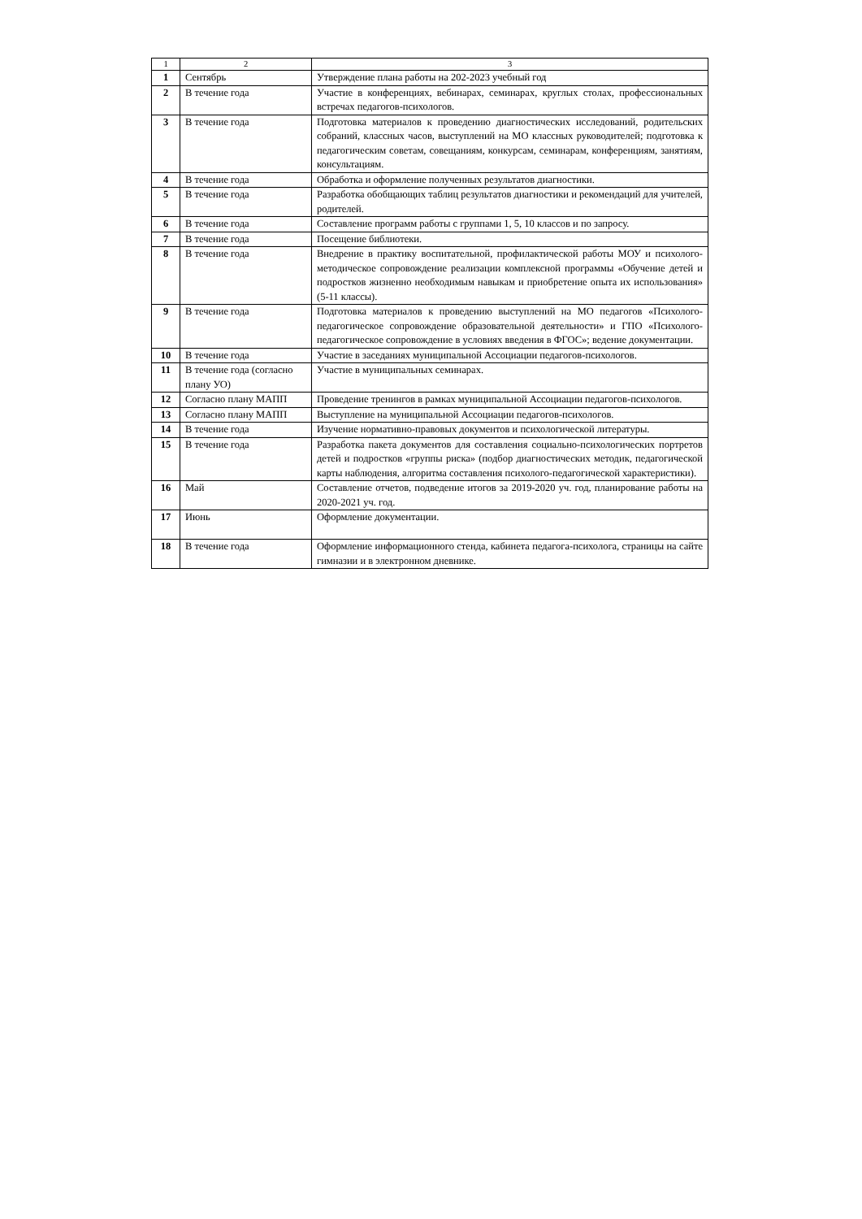| 1 | 2 | 3 |
| --- | --- | --- |
| 1 | Сентябрь | Утверждение плана работы на 202-2023 учебный год |
| 2 | В течение года | Участие в конференциях, вебинарах, семинарах, круглых столах, профессиональных встречах педагогов-психологов. |
| 3 | В течение года | Подготовка материалов к проведению диагностических исследований, родительских собраний, классных часов, выступлений на МО классных руководителей; подготовка к педагогическим советам, совещаниям, конкурсам, семинарам, конференциям, занятиям, консультациям. |
| 4 | В течение года | Обработка и оформление полученных результатов диагностики. |
| 5 | В течение года | Разработка обобщающих таблиц результатов диагностики и рекомендаций для учителей, родителей. |
| 6 | В течение года | Составление программ работы с группами 1, 5, 10 классов и по запросу. |
| 7 | В течение года | Посещение библиотеки. |
| 8 | В течение года | Внедрение в практику воспитательной, профилактической работы МОУ и психолого-методическое сопровождение реализации комплексной программы «Обучение детей и подростков жизненно необходимым навыкам и приобретение опыта их использования» (5-11 классы). |
| 9 | В течение года | Подготовка материалов к проведению выступлений на МО педагогов «Психолого-педагогическое сопровождение образовательной деятельности» и ГПО «Психолого-педагогическое сопровождение в условиях введения в ФГОС»; ведение документации. |
| 10 | В течение года | Участие в заседаниях муниципальной Ассоциации педагогов-психологов. |
| 11 | В течение года (согласно плану УО) | Участие в муниципальных семинарах. |
| 12 | Согласно плану МАПП | Проведение тренингов в рамках муниципальной Ассоциации педагогов-психологов. |
| 13 | Согласно плану МАПП | Выступление на муниципальной Ассоциации педагогов-психологов. |
| 14 | В течение года | Изучение нормативно-правовых документов и психологической литературы. |
| 15 | В течение года | Разработка пакета документов для составления социально-психологических портретов детей и подростков «группы риска» (подбор диагностических методик, педагогической карты наблюдения, алгоритма составления психолого-педагогической характеристики). |
| 16 | Май | Составление отчетов, подведение итогов за 2019-2020 уч. год, планирование работы на 2020-2021 уч. год. |
| 17 | Июнь | Оформление документации. |
| 18 | В течение года | Оформление информационного стенда, кабинета педагога-психолога, страницы на сайте гимназии и в электронном дневнике. |